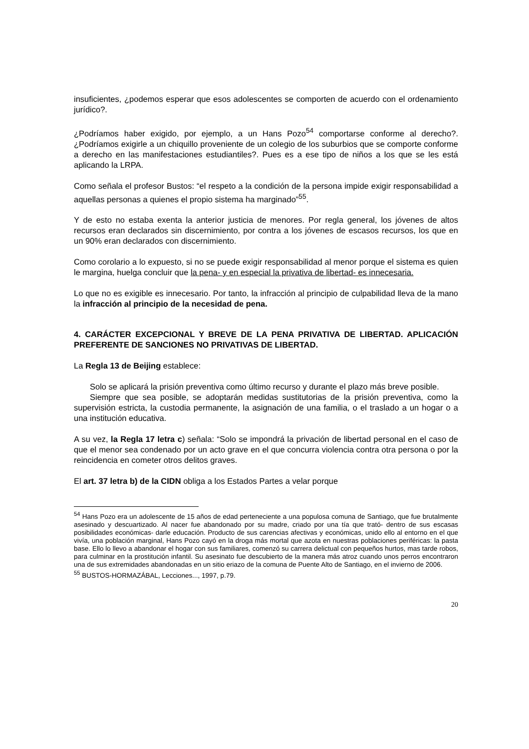insuficientes, ¿podemos esperar que esos adolescentes se comporten de acuerdo con el ordenamiento jurídico?.
¿Podríamos haber exigido, por ejemplo, a un Hans Pozo<sup>54</sup> comportarse conforme al derecho?. ¿Podríamos exigirle a un chiquillo proveniente de un colegio de los suburbios que se comporte conforme a derecho en las manifestaciones estudiantiles?. Pues es a ese tipo de niños a los que se les está aplicando la LRPA.
Como señala el profesor Bustos: “el respeto a la condición de la persona impide exigir responsabilidad a aquellas personas a quienes el propio sistema ha marginado”<sup>55</sup>.
Y de esto no estaba exenta la anterior justicia de menores. Por regla general, los jóvenes de altos recursos eran declarados sin discernimiento, por contra a los jóvenes de escasos recursos, los que en un 90% eran declarados con discernimiento.
Como corolario a lo expuesto, si no se puede exigir responsabilidad al menor porque el sistema es quien le margina, huelga concluir que la pena- y en especial la privativa de libertad- es innecesaria.
Lo que no es exigible es innecesario. Por tanto, la infracción al principio de culpabilidad lleva de la mano la infracción al principio de la necesidad de pena.
4. CARÁCTER EXCEPCIONAL Y BREVE DE LA PENA PRIVATIVA DE LIBERTAD. APLICACIÓN PREFERENTE DE SANCIONES NO PRIVATIVAS DE LIBERTAD.
La Regla 13 de Beijing establece:
Solo se aplicará la prisión preventiva como último recurso y durante el plazo más breve posible.
Siempre que sea posible, se adoptarán medidas sustitutorias de la prisión preventiva, como la supervisión estricta, la custodia permanente, la asignación de una familia, o el traslado a un hogar o a una institución educativa.
A su vez, la Regla 17 letra c) señala: “Solo se impondrá la privación de libertad personal en el caso de que el menor sea condenado por un acto grave en el que concurra violencia contra otra persona o por la reincidencia en cometer otros delitos graves.
El art. 37 letra b) de la CIDN obliga a los Estados Partes a velar porque
<sup>54</sup> Hans Pozo era un adolescente de 15 años de edad perteneciente a una populosa comuna de Santiago, que fue brutalmente asesinado y descuartizado. Al nacer fue abandonado por su madre, criado por una tía que trató- dentro de sus escasas posibilidades económicas- darle educación. Producto de sus carencias afectivas y económicas, unido ello al entorno en el que vivía, una población marginal, Hans Pozo cayó en la droga más mortal que azota en nuestras poblaciones periféricas: la pasta base. Ello lo llevo a abandonar el hogar con sus familiares, comenzó su carrera delictual con pequeños hurtos, mas tarde robos, para culminar en la prostitución infantil. Su asesinato fue descubierto de la manera más atroz cuando unos perros encontraron una de sus extremidades abandonadas en un sitio eriazo de la comuna de Puente Alto de Santiago, en el invierno de 2006.
<sup>55</sup> BUSTOS-HORMAZÁBAL, Lecciones..., 1997, p.79.
20